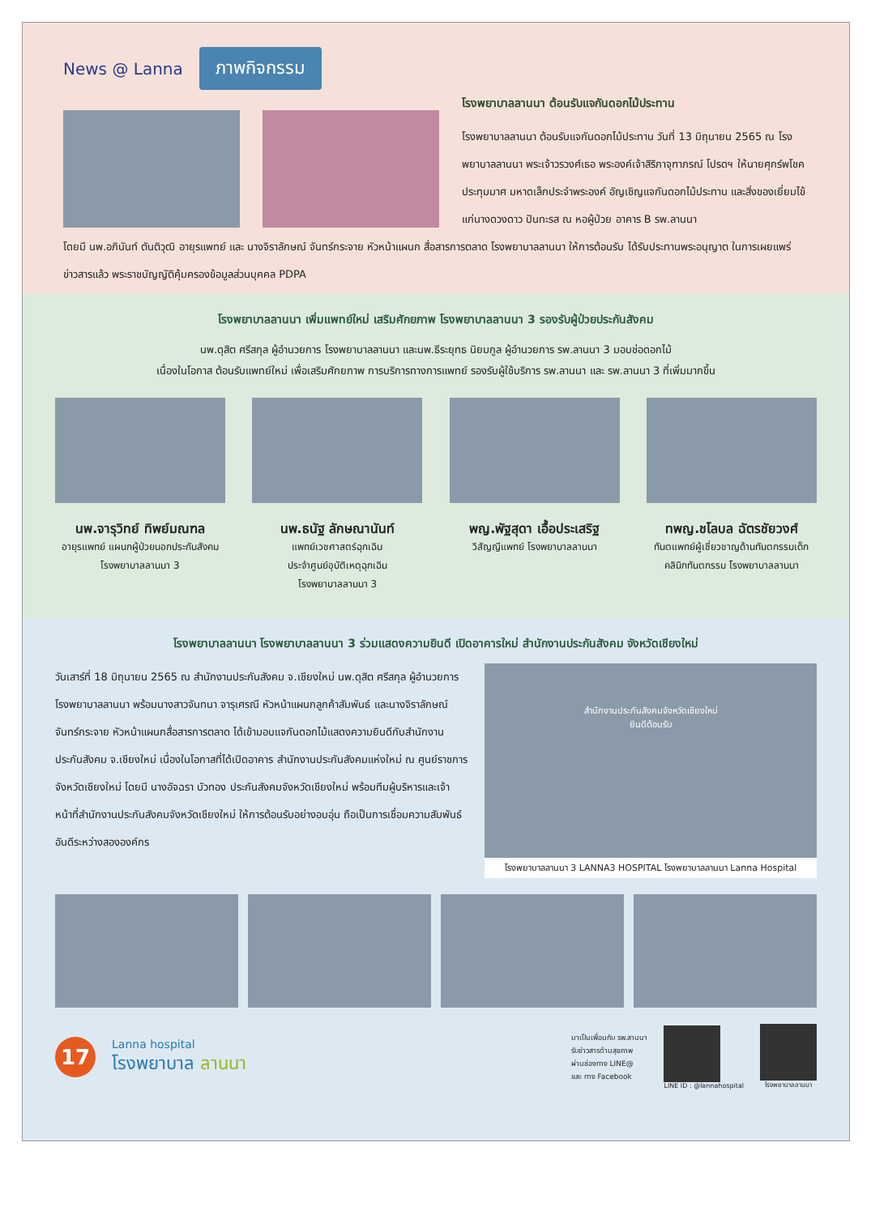News @ Lanna ภาพกิจกรรม
โรงพยาบาลลานนา ต้อนรับแจกันดอกไม้ประทาน
โรงพยาบาลลานนา ต้อนรับแจกันดอกไม้ประทาน วันที่ 13 มิถุนายน 2565 ณ โรงพยาบาลลานนา พระเจ้าวรวงศ์เธอ พระองค์เจ้าสิริภาจุฑาภรณ์ โปรดฯ ให้นายศุกร์พโชค ประทุมมาศ มหาดเล็กประจำพระองค์ อัญเชิญแจกันดอกไม้ประทาน และสิ่งของเยี่ยมไข้ แก่นางดวงดาว ปันทะรส ณ หอผู้ป่วย อาคาร B รพ.ลานนา
โดยมี นพ.อภินันท์ ตันติวุฒิ อายุรแพทย์ และ นางจิราลักษณ์ จันทร์กระจาย หัวหน้าแผนก สื่อสารการตลาด โรงพยาบาลลานนา ให้การต้อนรับ ได้รับประทานพระอนุญาต ในการเผยแพร่ข่าวสารแล้ว พระราชบัญญัติคุ้มครองข้อมูลส่วนบุคคล PDPA
โรงพยาบาลลานนา เพิ่มแพทย์ใหม่ เสริมศักยภาพ โรงพยาบาลลานนา 3 รองรับผู้ป่วยประกันสังคม
นพ.ดุสิต ศรีสกุล ผู้อำนวยการ โรงพยาบาลลานนา และนพ.ธีระยุทธ นิยมกูล ผู้อำนวยการ รพ.ลานนา 3 มอบช่อดอกไม้
เนื่องในโอกาส ต้อนรับแพทย์ใหม่ เพื่อเสริมศักยภาพ การบริการทางการแพทย์ รองรับผู้ใช้บริการ รพ.ลานนา และ รพ.ลานนา 3 ที่เพิ่มมากขึ้น
นพ.จารุวิทย์ ทิพย์มณฑล
อายุรแพทย์ แผนกผู้ป่วยนอกประกันสังคม
โรงพยาบาลลานนา 3
นพ.ธนัฐ ลักษณานันท์
แพทย์เวชศาสตร์ฉุกเฉิน
ประจำศูนย์อุบัติเหตุฉุกเฉิน
โรงพยาบาลลานนา 3
พญ.พัฐสุดา เอื้อประเสริฐ
วิสัญญีแพทย์ โรงพยาบาลลานนา
ทพญ.ชโลบล ฉัตรชัยวงศ์
ทันตแพทย์ผู้เชี่ยวชาญด้านทันตกรรมเด็ก
คลินิกทันตกรรม โรงพยาบาลลานนา
โรงพยาบาลลานนา โรงพยาบาลลานนา 3 ร่วมแสดงความยินดี เปิดอาคารใหม่ สำนักงานประกันสังคม จังหวัดเชียงใหม่
วันเสาร์ที่ 18 มิถุนายน 2565 ณ สำนักงานประกันสังคม จ.เชียงใหม่ นพ.ดุสิต ศรีสกุล ผู้อำนวยการ โรงพยาบาลลานนา พร้อมนางสาวจันทนา จารุเศรณี หัวหน้าแผนกลูกค้าสัมพันธ์ และนางจิราลักษณ์ จันทร์กระจาย หัวหน้าแผนกสื่อสารการตลาด ได้เข้ามอบแจกันดอกไม้แสดงความยินดีกับสำนักงานประกันสังคม จ.เชียงใหม่ เนื่องในโอกาสที่ได้เปิดอาคาร สำนักงานประกันสังคมแห่งใหม่ ณ ศูนย์ราชการจังหวัดเชียงใหม่ โดยมี นางอัจฉรา บัวทอง ประกันสังคมจังหวัดเชียงใหม่ พร้อมทีมผู้บริหารและเจ้าหน้าที่สำนักงานประกันสังคมจังหวัดเชียงใหม่ ให้การต้อนรับอย่างอบอุ่น ถือเป็นการเชื่อมความสัมพันธ์อันดีระหว่างสององค์กร
สำนักงานประกันสังคมจังหวัดเชียงใหม่
ยินดีต้อนรับ
โรงพยาบาลลานนา 3 LANNA3 HOSPITAL โรงพยาบาลลานนา Lanna Hospital
17
Lanna hospital
โรงพยาบาล ลานนา
มาเป็นเพื่อนกับ รพ.ลานนา
รับข่าวสารด้านสุขภาพ
ผ่านช่องทาง LINE@
และ ทาง Facebook
LINE ID : @lannahospital โรงพยาบาลลานนา